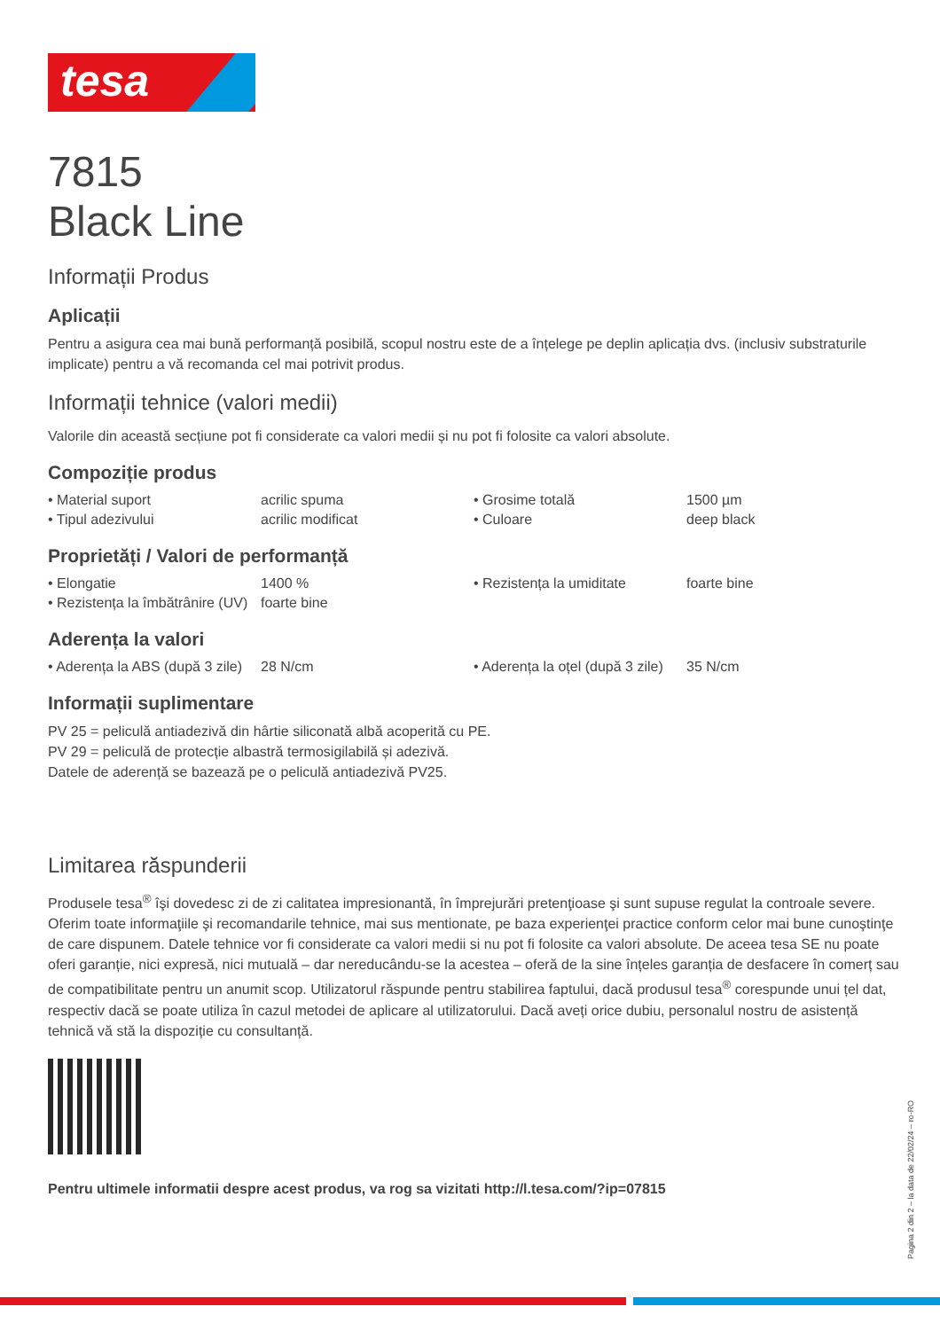tesa
7815
Black Line
Informații Produs
Aplicații
Pentru a asigura cea mai bună performanță posibilă, scopul nostru este de a înțelege pe deplin aplicația dvs. (inclusiv substraturile implicate) pentru a vă recomanda cel mai potrivit produs.
Informații tehnice (valori medii)
Valorile din această secțiune pot fi considerate ca valori medii și nu pot fi folosite ca valori absolute.
Compoziție produs
| • Material suport | acrilic spuma | • Grosime totală | 1500 µm |
| • Tipul adezivului | acrilic modificat | • Culoare | deep black |
Proprietăți / Valori de performanță
| • Elongatie | 1400 % | • Rezistența la umiditate | foarte bine |
| • Rezistența la îmbătrânire (UV) | foarte bine | | |
Aderența la valori
| • Aderența la ABS (după 3 zile) | 28 N/cm | • Aderența la oțel (după 3 zile) | 35 N/cm |
Informații suplimentare
PV 25 = peliculă antiadezivă din hârtie siliconată albă acoperită cu PE.
PV 29 = peliculă de protecție albastră termosigilabilă și adezivă.
Datele de aderență se bazează pe o peliculă antiadezivă PV25.
Limitarea răspunderii
Produsele tesa<sup>®</sup> îşi dovedesc zi de zi calitatea impresionantă, în împrejurări pretenţioase şi sunt supuse regulat la controale severe. Oferim toate informaţiile şi recomandarile tehnice, mai sus mentionate, pe baza experienţei practice conform celor mai bune cunoştinţe de care dispunem. Datele tehnice vor fi considerate ca valori medii si nu pot fi folosite ca valori absolute. De aceea tesa SE nu poate oferi garanție, nici expresă, nici mutuală – dar nereducându-se la acestea – oferă de la sine înțeles garanția de desfacere în comerț sau de compatibilitate pentru un anumit scop. Utilizatorul răspunde pentru stabilirea faptului, dacă produsul tesa<sup>®</sup> corespunde unui țel dat, respectiv dacă se poate utiliza în cazul metodei de aplicare al utilizatorului. Dacă aveți orice dubiu, personalul nostru de asistență tehnică vă stă la dispoziție cu consultanță.
Pentru ultimele informatii despre acest produs, va rog sa vizitati http://l.tesa.com/?ip=07815
Pagina 2 din 2 – la data de 22/02/24 – ro-RO